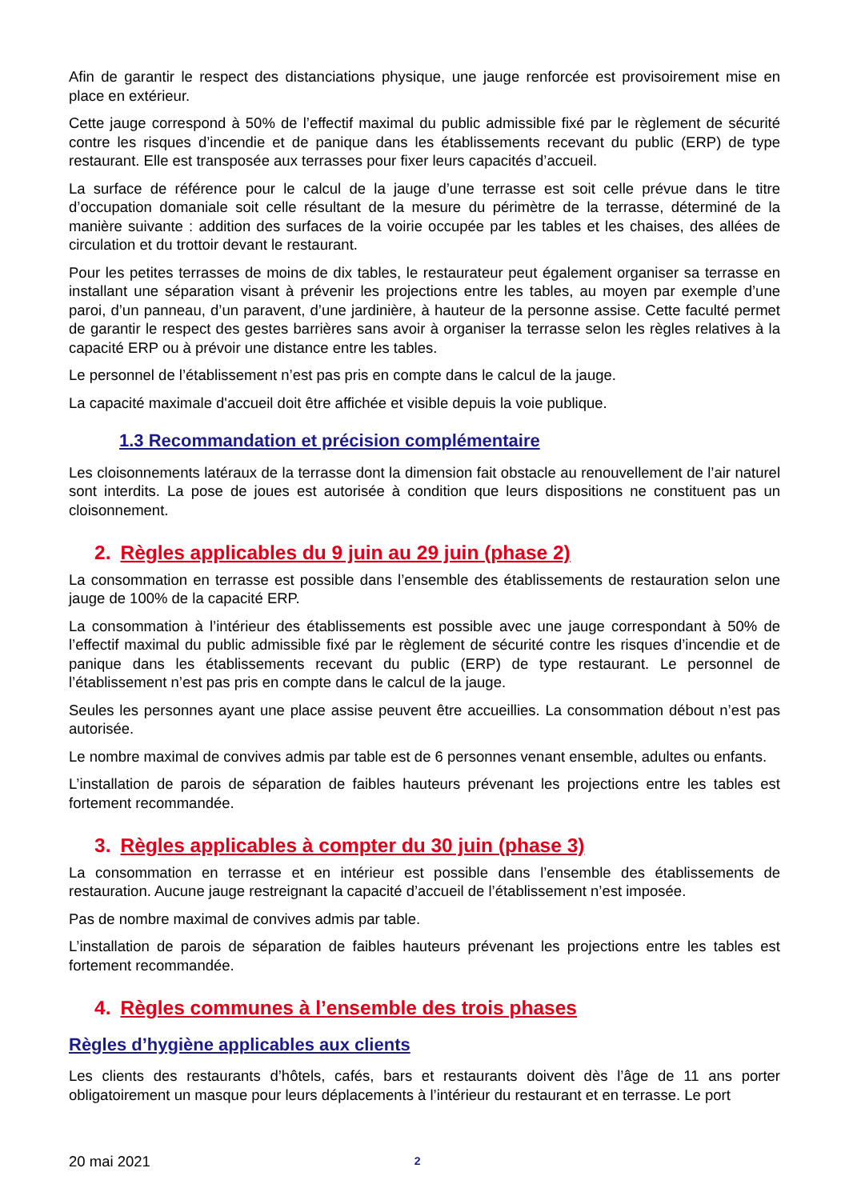Afin de garantir le respect des distanciations physique, une jauge renforcée est provisoirement mise en place en extérieur.
Cette jauge correspond à 50% de l’effectif maximal du public admissible fixé par le règlement de sécurité contre les risques d’incendie et de panique dans les établissements recevant du public (ERP) de type restaurant. Elle est transposée aux terrasses pour fixer leurs capacités d’accueil.
La surface de référence pour le calcul de la jauge d’une terrasse est soit celle prévue dans le titre d’occupation domaniale soit celle résultant de la mesure du périmètre de la terrasse, déterminé de la manière suivante : addition des surfaces de la voirie occupée par les tables et les chaises, des allées de circulation et du trottoir devant le restaurant.
Pour les petites terrasses de moins de dix tables, le restaurateur peut également organiser sa terrasse en installant une séparation visant à prévenir les projections entre les tables, au moyen par exemple d’une paroi, d’un panneau, d’un paravent, d’une jardinière, à hauteur de la personne assise. Cette faculté permet de garantir le respect des gestes barrières sans avoir à organiser la terrasse selon les règles relatives à la capacité ERP ou à prévoir une distance entre les tables.
Le personnel de l’établissement n’est pas pris en compte dans le calcul de la jauge.
La capacité maximale d'accueil doit être affichée et visible depuis la voie publique.
1.3 Recommandation et précision complémentaire
Les cloisonnements latéraux de la terrasse dont la dimension fait obstacle au renouvellement de l’air naturel sont interdits. La pose de joues est autorisée à condition que leurs dispositions ne constituent pas un cloisonnement.
2. Règles applicables du 9 juin au 29 juin (phase 2)
La consommation en terrasse est possible dans l’ensemble des établissements de restauration selon une jauge de 100% de la capacité ERP.
La consommation à l’intérieur des établissements est possible avec une jauge correspondant à 50% de l’effectif maximal du public admissible fixé par le règlement de sécurité contre les risques d’incendie et de panique dans les établissements recevant du public (ERP) de type restaurant. Le personnel de l’établissement n’est pas pris en compte dans le calcul de la jauge.
Seules les personnes ayant une place assise peuvent être accueillies. La consommation débout n’est pas autorisée.
Le nombre maximal de convives admis par table est de 6 personnes venant ensemble, adultes ou enfants.
L’installation de parois de séparation de faibles hauteurs prévenant les projections entre les tables est fortement recommandée.
3. Règles applicables à compter du 30 juin (phase 3)
La consommation en terrasse et en intérieur est possible dans l’ensemble des établissements de restauration. Aucune jauge restreignant la capacité d’accueil de l’établissement n’est imposée.
Pas de nombre maximal de convives admis par table.
L’installation de parois de séparation de faibles hauteurs prévenant les projections entre les tables est fortement recommandée.
4. Règles communes à l’ensemble des trois phases
Règles d’hygiène applicables aux clients
Les clients des restaurants d’hôtels, cafés, bars et restaurants doivent dès l’âge de 11 ans porter obligatoirement un masque pour leurs déplacements à l’intérieur du restaurant et en terrasse. Le port
20 mai 2021 2